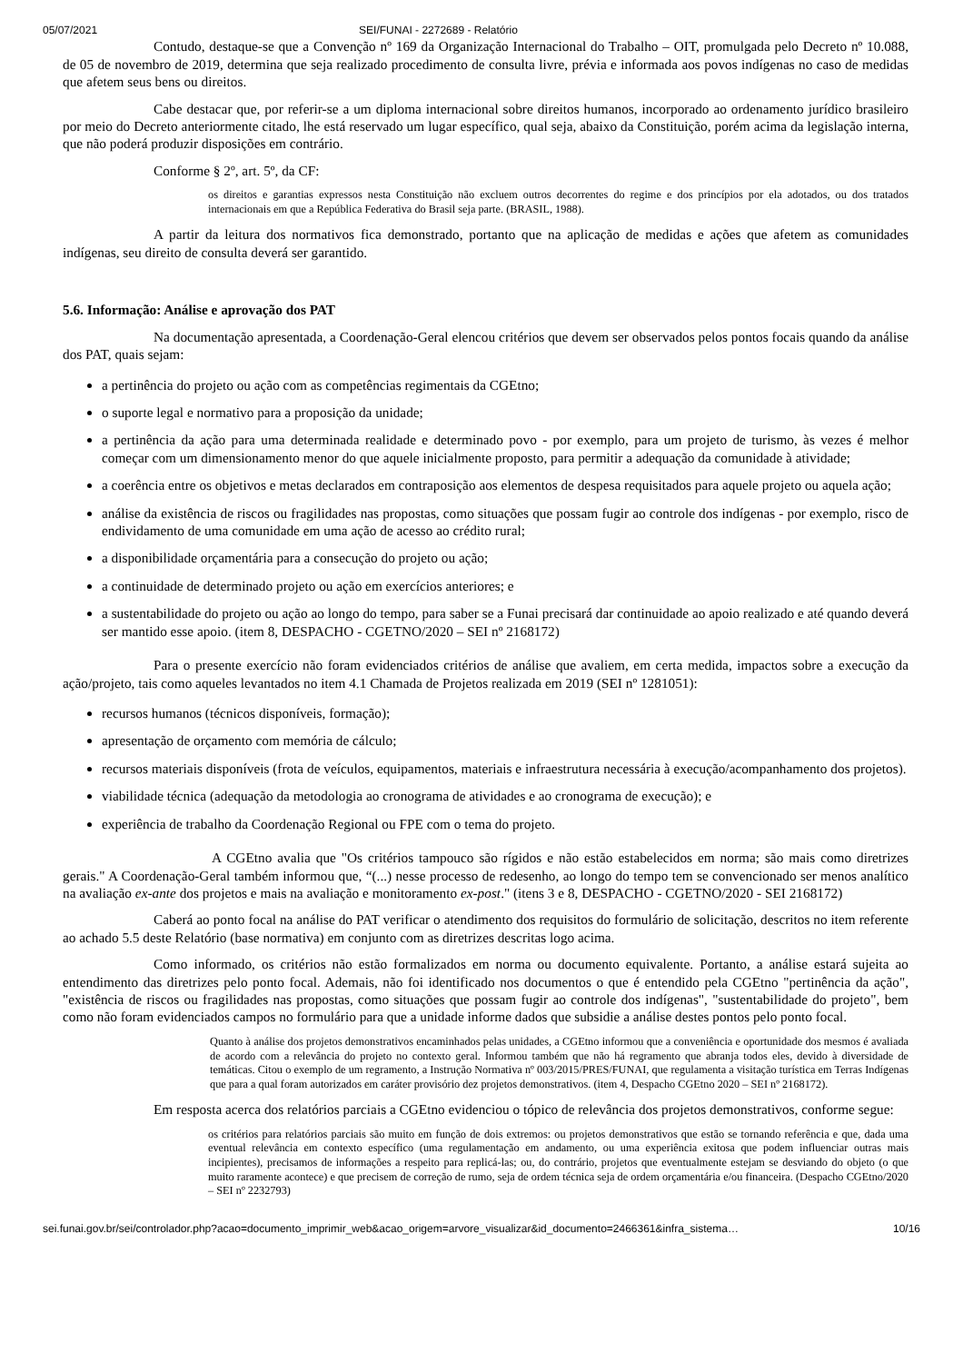05/07/2021 SEI/FUNAI - 2272689 - Relatório
Contudo, destaque-se que a Convenção nº 169 da Organização Internacional do Trabalho – OIT, promulgada pelo Decreto nº 10.088, de 05 de novembro de 2019, determina que seja realizado procedimento de consulta livre, prévia e informada aos povos indígenas no caso de medidas que afetem seus bens ou direitos.
Cabe destacar que, por referir-se a um diploma internacional sobre direitos humanos, incorporado ao ordenamento jurídico brasileiro por meio do Decreto anteriormente citado, lhe está reservado um lugar específico, qual seja, abaixo da Constituição, porém acima da legislação interna, que não poderá produzir disposições em contrário.
Conforme § 2º, art. 5º, da CF:
os direitos e garantias expressos nesta Constituição não excluem outros decorrentes do regime e dos princípios por ela adotados, ou dos tratados internacionais em que a República Federativa do Brasil seja parte. (BRASIL, 1988).
A partir da leitura dos normativos fica demonstrado, portanto que na aplicação de medidas e ações que afetem as comunidades indígenas, seu direito de consulta deverá ser garantido.
5.6. Informação: Análise e aprovação dos PAT
Na documentação apresentada, a Coordenação-Geral elencou critérios que devem ser observados pelos pontos focais quando da análise dos PAT, quais sejam:
a pertinência do projeto ou ação com as competências regimentais da CGEtno;
o suporte legal e normativo para a proposição da unidade;
a pertinência da ação para uma determinada realidade e determinado povo - por exemplo, para um projeto de turismo, às vezes é melhor começar com um dimensionamento menor do que aquele inicialmente proposto, para permitir a adequação da comunidade à atividade;
a coerência entre os objetivos e metas declarados em contraposição aos elementos de despesa requisitados para aquele projeto ou aquela ação;
análise da existência de riscos ou fragilidades nas propostas, como situações que possam fugir ao controle dos indígenas - por exemplo, risco de endividamento de uma comunidade em uma ação de acesso ao crédito rural;
a disponibilidade orçamentária para a consecução do projeto ou ação;
a continuidade de determinado projeto ou ação em exercícios anteriores; e
a sustentabilidade do projeto ou ação ao longo do tempo, para saber se a Funai precisará dar continuidade ao apoio realizado e até quando deverá ser mantido esse apoio. (item 8, DESPACHO - CGETNO/2020 – SEI nº 2168172)
Para o presente exercício não foram evidenciados critérios de análise que avaliem, em certa medida, impactos sobre a execução da ação/projeto, tais como aqueles levantados no item 4.1 Chamada de Projetos realizada em 2019 (SEI nº 1281051):
recursos humanos (técnicos disponíveis, formação);
apresentação de orçamento com memória de cálculo;
recursos materiais disponíveis (frota de veículos, equipamentos, materiais e infraestrutura necessária à execução/acompanhamento dos projetos).
viabilidade técnica (adequação da metodologia ao cronograma de atividades e ao cronograma de execução); e
experiência de trabalho da Coordenação Regional ou FPE com o tema do projeto.
A CGEtno avalia que "Os critérios tampouco são rígidos e não estão estabelecidos em norma; são mais como diretrizes gerais." A Coordenação-Geral também informou que, “(...) nesse processo de redesenho, ao longo do tempo tem se convencionado ser menos analítico na avaliação ex-ante dos projetos e mais na avaliação e monitoramento ex-post." (itens 3 e 8, DESPACHO - CGETNO/2020 - SEI 2168172)
Caberá ao ponto focal na análise do PAT verificar o atendimento dos requisitos do formulário de solicitação, descritos no item referente ao achado 5.5 deste Relatório (base normativa) em conjunto com as diretrizes descritas logo acima.
Como informado, os critérios não estão formalizados em norma ou documento equivalente. Portanto, a análise estará sujeita ao entendimento das diretrizes pelo ponto focal. Ademais, não foi identificado nos documentos o que é entendido pela CGEtno "pertinência da ação", "existência de riscos ou fragilidades nas propostas, como situações que possam fugir ao controle dos indígenas", "sustentabilidade do projeto", bem como não foram evidenciados campos no formulário para que a unidade informe dados que subsidie a análise destes pontos pelo ponto focal.
Quanto à análise dos projetos demonstrativos encaminhados pelas unidades, a CGEtno informou que a conveniência e oportunidade dos mesmos é avaliada de acordo com a relevância do projeto no contexto geral. Informou também que não há regramento que abranja todos eles, devido à diversidade de temáticas. Citou o exemplo de um regramento, a Instrução Normativa nº 003/2015/PRES/FUNAI, que regulamenta a visitação turística em Terras Indígenas que para a qual foram autorizados em caráter provisório dez projetos demonstrativos. (item 4, Despacho CGEtno 2020 – SEI nº 2168172).
Em resposta acerca dos relatórios parciais a CGEtno evidenciou o tópico de relevância dos projetos demonstrativos, conforme segue:
os critérios para relatórios parciais são muito em função de dois extremos: ou projetos demonstrativos que estão se tornando referência e que, dada uma eventual relevância em contexto específico (uma regulamentação em andamento, ou uma experiência exitosa que podem influenciar outras mais incipientes), precisamos de informações a respeito para replicá-las; ou, do contrário, projetos que eventualmente estejam se desviando do objeto (o que muito raramente acontece) e que precisem de correção de rumo, seja de ordem técnica seja de ordem orçamentária e/ou financeira. (Despacho CGEtno/2020 – SEI nº 2232793)
sei.funai.gov.br/sei/controlador.php?acao=documento_imprimir_web&acao_origem=arvore_visualizar&id_documento=2466361&infra_sistema… 10/16